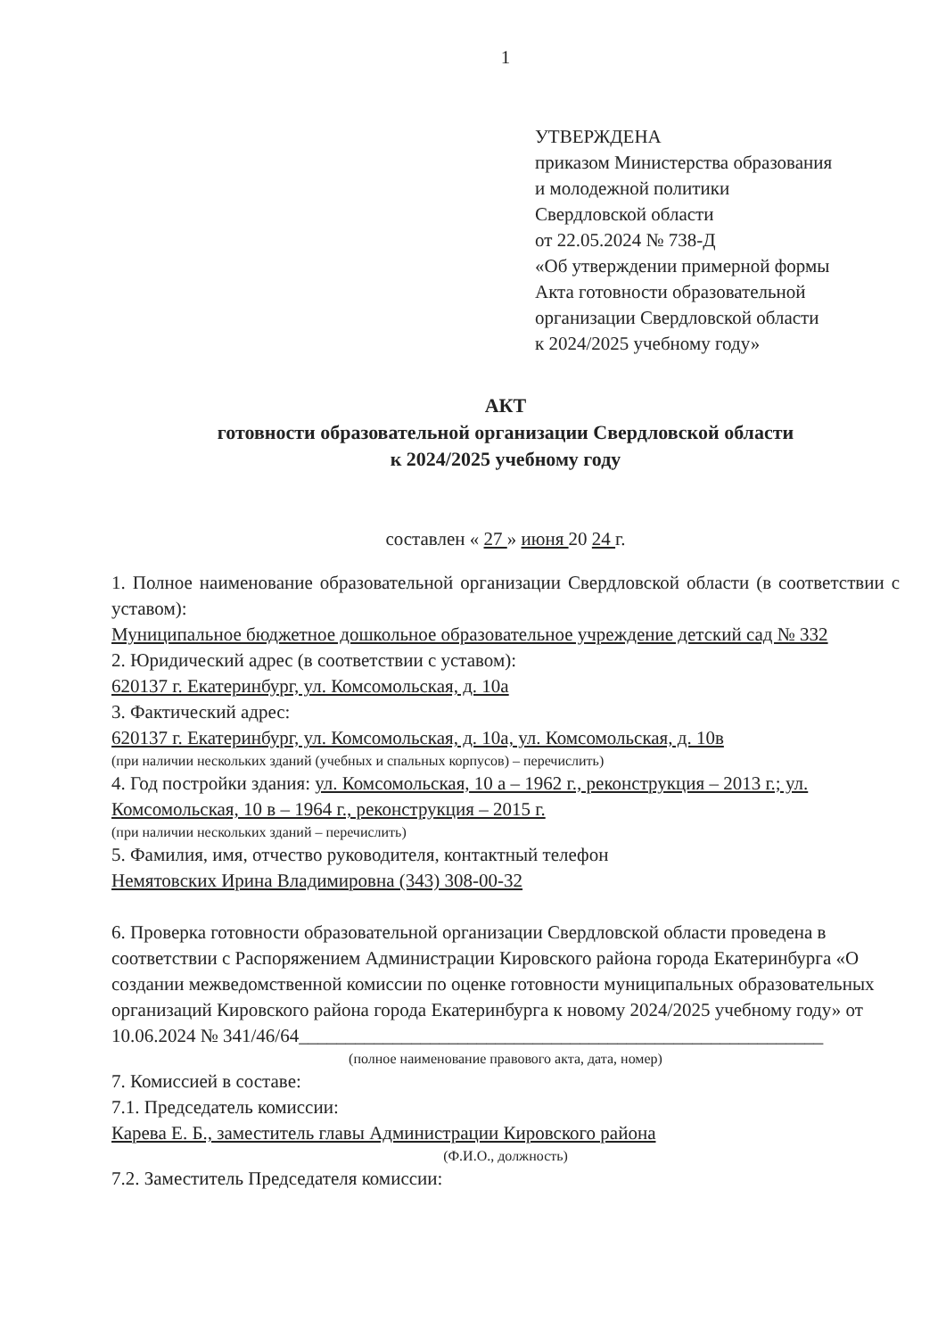1
УТВЕРЖДЕНА
приказом Министерства образования
и молодежной политики
Свердловской области
от 22.05.2024 № 738-Д
«Об утверждении примерной формы
Акта готовности образовательной
организации Свердловской области
к 2024/2025 учебному году»
АКТ
готовности образовательной организации Свердловской области
к 2024/2025 учебному году
составлен « 27 » июня 20 24 г.
1. Полное наименование образовательной организации Свердловской области (в соответствии с уставом):
Муниципальное бюджетное дошкольное образовательное учреждение детский сад № 332
2. Юридический адрес (в соответствии с уставом):
620137 г. Екатеринбург, ул. Комсомольская, д. 10а
3. Фактический адрес:
620137 г. Екатеринбург, ул. Комсомольская, д. 10а, ул. Комсомольская, д. 10в
(при наличии нескольких зданий (учебных и спальных корпусов) – перечислить)
4. Год постройки здания: ул. Комсомольская, 10 а – 1962 г., реконструкция – 2013 г.; ул. Комсомольская, 10 в – 1964 г., реконструкция – 2015 г.
(при наличии нескольких зданий – перечислить)
5. Фамилия, имя, отчество руководителя, контактный телефон
Немятовских Ирина Владимировна (343) 308-00-32
6. Проверка готовности образовательной организации Свердловской области проведена в соответствии с Распоряжением Администрации Кировского района города Екатеринбурга «О создании межведомственной комиссии по оценке готовности муниципальных образовательных организаций Кировского района города Екатеринбурга к новому 2024/2025 учебному году» от 10.06.2024 № 341/46/64________________________________________________________
(полное наименование правового акта, дата, номер)
7. Комиссией в составе:
7.1. Председатель комиссии:
Карева Е. Б., заместитель главы Администрации Кировского района
(Ф.И.О., должность)
7.2. Заместитель Председателя комиссии: